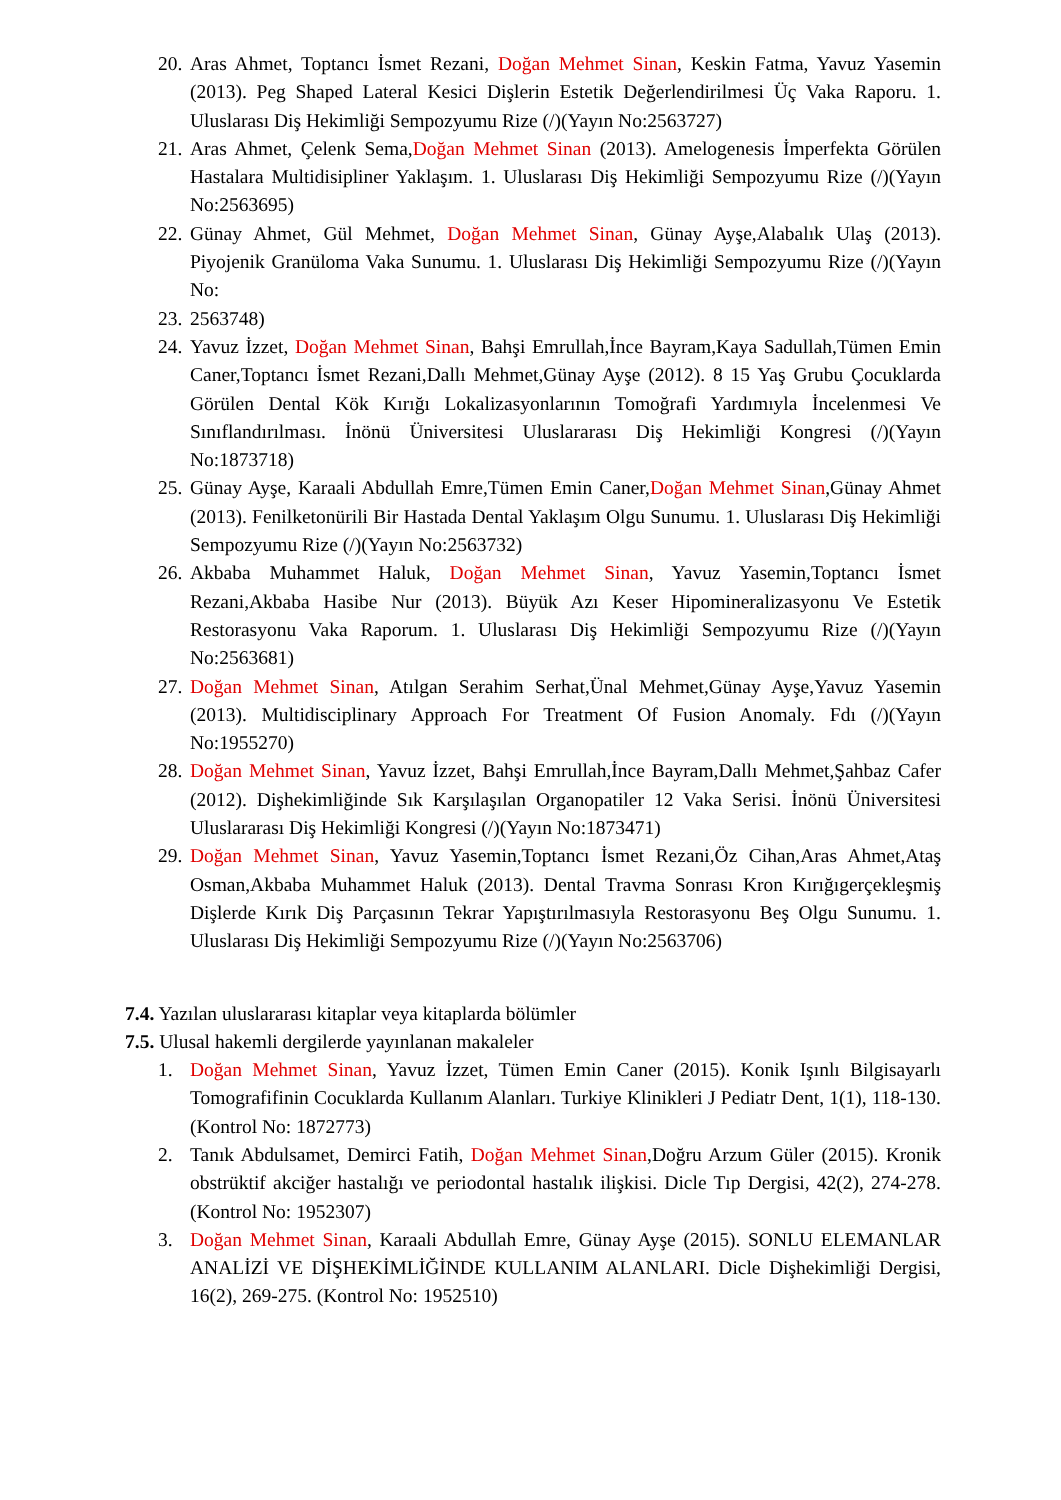20. Aras Ahmet, Toptancı İsmet Rezani, Doğan Mehmet Sinan, Keskin Fatma, Yavuz Yasemin (2013). Peg Shaped Lateral Kesici Dişlerin Estetik Değerlendirilmesi Üç Vaka Raporu. 1. Uluslarası Diş Hekimliği Sempozyumu Rize (/)(Yayın No:2563727)
21. Aras Ahmet, Çelenk Sema,Doğan Mehmet Sinan (2013). Amelogenesis İmperfekta Görülen Hastalara Multidisipliner Yaklaşım. 1. Uluslarası Diş Hekimliği Sempozyumu Rize (/)(Yayın No:2563695)
22. Günay Ahmet, Gül Mehmet, Doğan Mehmet Sinan, Günay Ayşe,Alabalık Ulaş (2013). Piyojenik Granüloma Vaka Sunumu. 1. Uluslarası Diş Hekimliği Sempozyumu Rize (/)(Yayın No:
23. 2563748)
24. Yavuz İzzet, Doğan Mehmet Sinan, Bahşi Emrullah,İnce Bayram,Kaya Sadullah,Tümen Emin Caner,Toptancı İsmet Rezani,Dallı Mehmet,Günay Ayşe (2012). 8 15 Yaş Grubu Çocuklarda Görülen Dental Kök Kırığı Lokalizasyonlarının Tomoğrafi Yardımıyla İncelenmesi Ve Sınıflandırılması. İnönü Üniversitesi Uluslararası Diş Hekimliği Kongresi (/)(Yayın No:1873718)
25. Günay Ayşe, Karaali Abdullah Emre,Tümen Emin Caner,Doğan Mehmet Sinan,Günay Ahmet (2013). Fenilketonürili Bir Hastada Dental Yaklaşım Olgu Sunumu. 1. Uluslarası Diş Hekimliği Sempozyumu Rize (/)(Yayın No:2563732)
26. Akbaba Muhammet Haluk, Doğan Mehmet Sinan, Yavuz Yasemin,Toptancı İsmet Rezani,Akbaba Hasibe Nur (2013). Büyük Azı Keser Hipomineralizasyonu Ve Estetik Restorasyonu Vaka Raporum. 1. Uluslarası Diş Hekimliği Sempozyumu Rize (/)(Yayın No:2563681)
27. Doğan Mehmet Sinan, Atılgan Serahim Serhat,Ünal Mehmet,Günay Ayşe,Yavuz Yasemin (2013). Multidisciplinary Approach For Treatment Of Fusion Anomaly. Fdı (/)(Yayın No:1955270)
28. Doğan Mehmet Sinan, Yavuz İzzet, Bahşi Emrullah,İnce Bayram,Dallı Mehmet,Şahbaz Cafer (2012). Dişhekimliğinde Sık Karşılaşılan Organopatiler 12 Vaka Serisi. İnönü Üniversitesi Uluslararası Diş Hekimliği Kongresi (/)(Yayın No:1873471)
29. Doğan Mehmet Sinan, Yavuz Yasemin,Toptancı İsmet Rezani,Öz Cihan,Aras Ahmet,Ataş Osman,Akbaba Muhammet Haluk (2013). Dental Travma Sonrası Kron Kırığıgerçekleşmiş Dişlerde Kırık Diş Parçasının Tekrar Yapıştırılmasıyla Restorasyonu Beş Olgu Sunumu. 1. Uluslarası Diş Hekimliği Sempozyumu Rize (/)(Yayın No:2563706)
7.4. Yazılan uluslararası kitaplar veya kitaplarda bölümler
7.5. Ulusal hakemli dergilerde yayınlanan makaleler
1. Doğan Mehmet Sinan, Yavuz İzzet, Tümen Emin Caner (2015). Konik Işınlı Bilgisayarlı Tomografifinin Cocuklarda Kullanım Alanları. Turkiye Klinikleri J Pediatr Dent, 1(1), 118-130. (Kontrol No: 1872773)
2. Tanık Abdulsamet, Demirci Fatih, Doğan Mehmet Sinan,Doğru Arzum Güler (2015). Kronik obstrüktif akciğer hastalığı ve periodontal hastalık ilişkisi. Dicle Tıp Dergisi, 42(2), 274-278. (Kontrol No: 1952307)
3. Doğan Mehmet Sinan, Karaali Abdullah Emre, Günay Ayşe (2015). SONLU ELEMANLAR ANALİZİ VE DİŞHEKİMLİĞİNDE KULLANIM ALANLARI. Dicle Dişhekimliği Dergisi, 16(2), 269-275. (Kontrol No: 1952510)